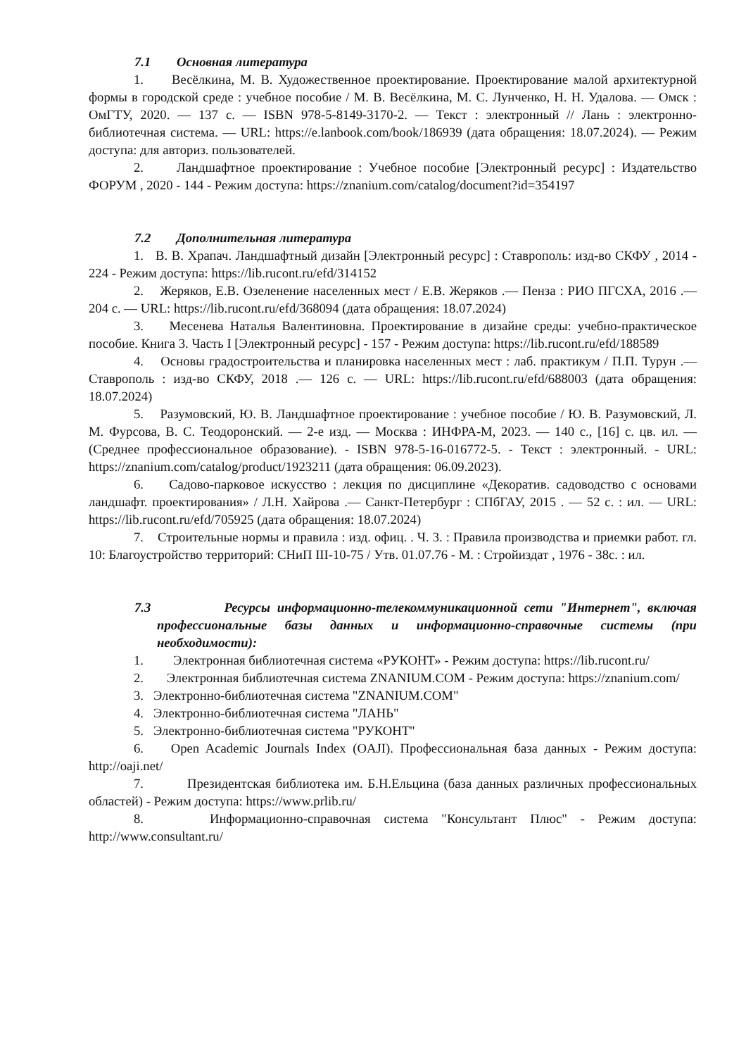7.1 Основная литература
1. Весёлкина, М. В. Художественное проектирование. Проектирование малой архитектурной формы в городской среде : учебное пособие / М. В. Весёлкина, М. С. Лунченко, Н. Н. Удалова. — Омск : ОмГТУ, 2020. — 137 с. — ISBN 978-5-8149-3170-2. — Текст : электронный // Лань : электронно-библиотечная система. — URL: https://e.lanbook.com/book/186939 (дата обращения: 18.07.2024). — Режим доступа: для авториз. пользователей.
2. Ландшафтное проектирование : Учебное пособие [Электронный ресурс] : Издательство ФОРУМ , 2020 - 144 - Режим доступа: https://znanium.com/catalog/document?id=354197
7.2 Дополнительная литература
1. В. В. Храпач. Ландшафтный дизайн [Электронный ресурс] : Ставрополь: изд-во СКФУ , 2014 - 224 - Режим доступа: https://lib.rucont.ru/efd/314152
2. Жеряков, Е.В. Озеленение населенных мест / Е.В. Жеряков .— Пенза : РИО ПГСХА, 2016 .— 204 с. — URL: https://lib.rucont.ru/efd/368094 (дата обращения: 18.07.2024)
3. Месенева Наталья Валентиновна. Проектирование в дизайне среды: учебно-практическое пособие. Книга 3. Часть I [Электронный ресурс] - 157 - Режим доступа: https://lib.rucont.ru/efd/188589
4. Основы градостроительства и планировка населенных мест : лаб. практикум / П.П. Турун .— Ставрополь : изд-во СКФУ, 2018 .— 126 с. — URL: https://lib.rucont.ru/efd/688003 (дата обращения: 18.07.2024)
5. Разумовский, Ю. В. Ландшафтное проектирование : учебное пособие / Ю. В. Разумовский, Л. М. Фурсова, В. С. Теодоронский. — 2-е изд. — Москва : ИНФРА-М, 2023. — 140 с., [16] с. цв. ил. — (Среднее профессиональное образование). - ISBN 978-5-16-016772-5. - Текст : электронный. - URL: https://znanium.com/catalog/product/1923211 (дата обращения: 06.09.2023).
6. Садово-парковое искусство : лекция по дисциплине «Декоратив. садоводство с основами ландшафт. проектирования» / Л.Н. Хайрова .— Санкт-Петербург : СПбГАУ, 2015 . — 52 с. : ил. — URL: https://lib.rucont.ru/efd/705925 (дата обращения: 18.07.2024)
7. Строительные нормы и правила : изд. офиц. . Ч. 3. : Правила производства и приемки работ. гл. 10: Благоустройство территорий: СНиП III-10-75 / Утв. 01.07.76 - М. : Стройиздат , 1976 - 38с. : ил.
7.3 Ресурсы информационно-телекоммуникационной сети "Интернет", включая профессиональные базы данных и информационно-справочные системы (при необходимости):
1. Электронная библиотечная система «РУКОНТ» - Режим доступа: https://lib.rucont.ru/
2. Электронная библиотечная система ZNANIUM.COM - Режим доступа: https://znanium.com/
3. Электронно-библиотечная система "ZNANIUM.COM"
4. Электронно-библиотечная система "ЛАНЬ"
5. Электронно-библиотечная система "РУКОНТ"
6. Open Academic Journals Index (OAJI). Профессиональная база данных - Режим доступа: http://oaji.net/
7. Президентская библиотека им. Б.Н.Ельцина (база данных различных профессиональных областей) - Режим доступа: https://www.prlib.ru/
8. Информационно-справочная система "Консультант Плюс" - Режим доступа: http://www.consultant.ru/